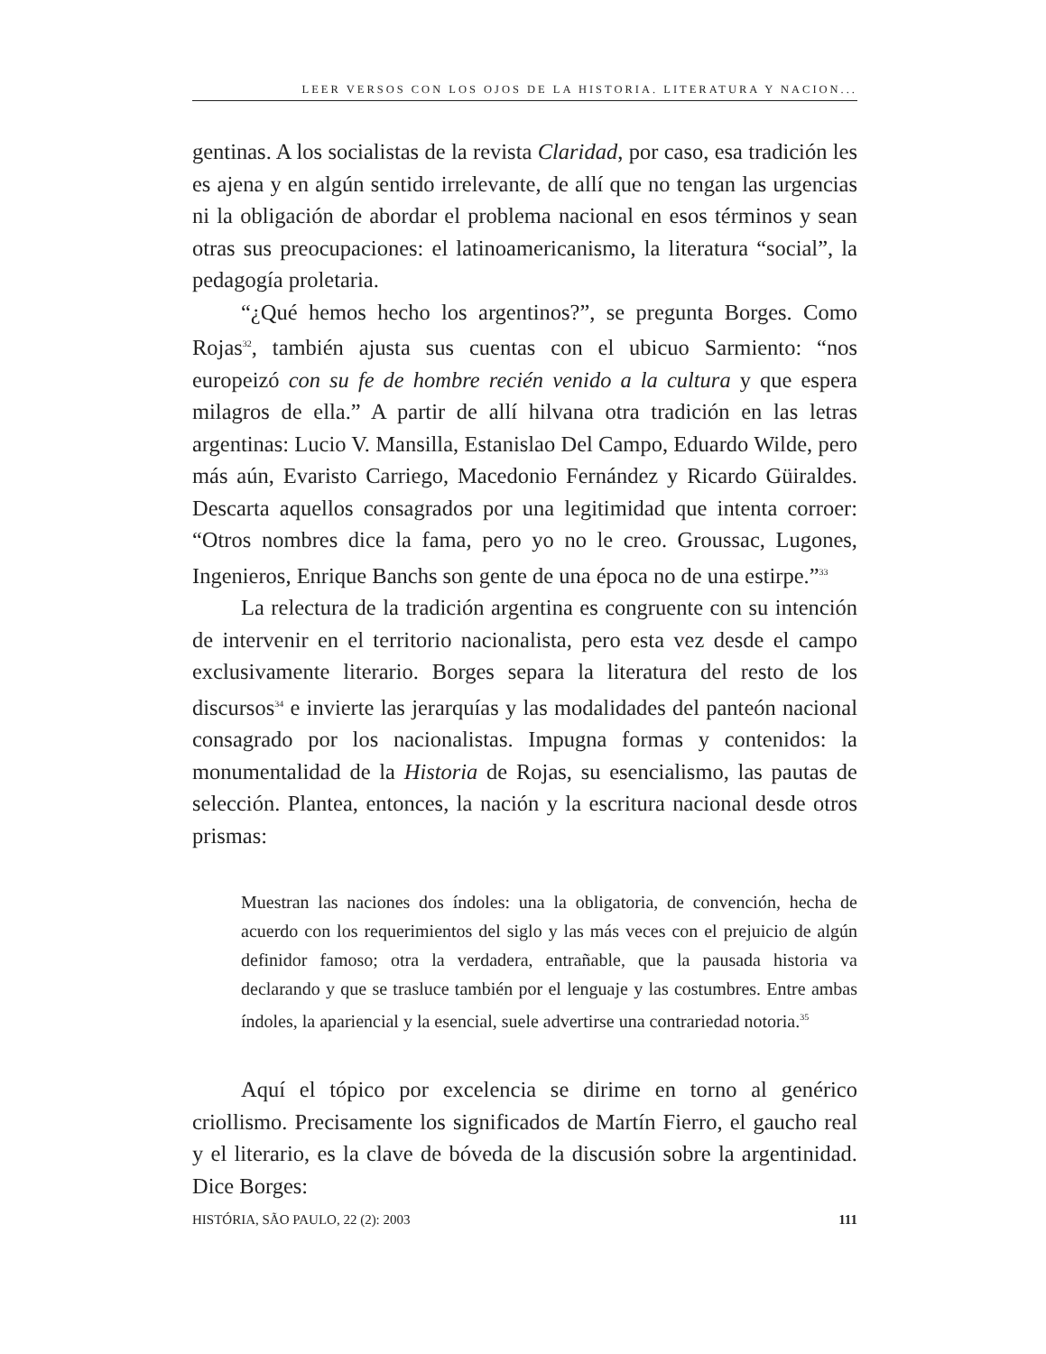LEER VERSOS CON LOS OJOS DE LA HISTORIA. LITERATURA Y NACION...
gentinas. A los socialistas de la revista Claridad, por caso, esa tradición les es ajena y en algún sentido irrelevante, de allí que no tengan las urgencias ni la obligación de abordar el problema nacional en esos términos y sean otras sus preocupaciones: el latinoamericanismo, la literatura “social”, la pedagogía proletaria.
“¿Qué hemos hecho los argentinos?”, se pregunta Borges. Como Rojas<sup>32</sup>, también ajusta sus cuentas con el ubicuo Sarmiento: “nos europeizó con su fe de hombre recién venido a la cultura y que espera milagros de ella.” A partir de allí hilvana otra tradición en las letras argentinas: Lucio V. Mansilla, Estanislao Del Campo, Eduardo Wilde, pero más aún, Evaristo Carriego, Macedonio Fernández y Ricardo Güiraldes. Descarta aquellos consagrados por una legitimidad que intenta corroer: “Otros nombres dice la fama, pero yo no le creo. Groussac, Lugones, Ingenieros, Enrique Banchs son gente de una época no de una estirpe.”<sup>33</sup>
La relectura de la tradición argentina es congruente con su intención de intervenir en el territorio nacionalista, pero esta vez desde el campo exclusivamente literario. Borges separa la literatura del resto de los discursos<sup>34</sup> e invierte las jerarquías y las modalidades del panteón nacional consagrado por los nacionalistas. Impugna formas y contenidos: la monumentalidad de la Historia de Rojas, su esencialismo, las pautas de selección. Plantea, entonces, la nación y la escritura nacional desde otros prismas:
Muestran las naciones dos índoles: una la obligatoria, de convención, hecha de acuerdo con los requerimientos del siglo y las más veces con el prejuicio de algún definidor famoso; otra la verdadera, entrañable, que la pausada historia va declarando y que se trasluce también por el lenguaje y las costumbres. Entre ambas índoles, la apariencial y la esencial, suele advertirse una contrariedad notoria.<sup>35</sup>
Aquí el tópico por excelencia se dirime en torno al genérico criollismo. Precisamente los significados de Martín Fierro, el gaucho real y el literario, es la clave de bóveda de la discusión sobre la argentinidad. Dice Borges:
HISTÓRIA, SÃO PAULO, 22 (2): 2003 111